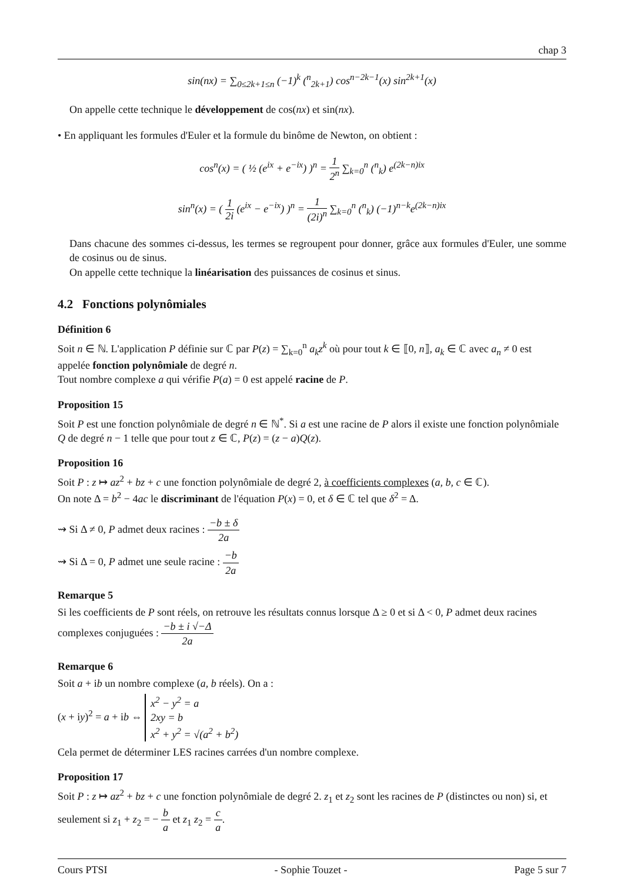chap 3
sin(nx) = ∑<sub>0≤2k+1≤n</sub> (−1)<sup>k</sup> (<sup>n</sup><sub>2k+1</sub>) cos<sup>n−2k−1</sup>(x) sin<sup>2k+1</sup>(x)
On appelle cette technique le développement de cos(nx) et sin(nx).
• En appliquant les formules d'Euler et la formule du binôme de Newton, on obtient :
cos<sup>n</sup>(x) = ( ½ (e<sup>ix</sup> + e<sup>−ix</sup>) )<sup>n</sup> = 1 2<sup>n</sup> ∑<sub>k=0</sub><sup>n</sup> (<sup>n</sup><sub>k</sub>) e<sup>(2k−n)ix</sup>
sin<sup>n</sup>(x) = ( 1 2i (e<sup>ix</sup> − e<sup>−ix</sup>) )<sup>n</sup> = 1 (2i)<sup>n</sup> ∑<sub>k=0</sub><sup>n</sup> (<sup>n</sup><sub>k</sub>) (−1)<sup>n−k</sup>e<sup>(2k−n)ix</sup>
Dans chacune des sommes ci-dessus, les termes se regroupent pour donner, grâce aux formules d'Euler, une somme de cosinus ou de sinus.
On appelle cette technique la linéarisation des puissances de cosinus et sinus.
4.2 Fonctions polynômiales
Définition 6
Soit n ∈ ℕ. L'application P définie sur ℂ par P(z) = ∑<sub>k=0</sub><sup>n</sup> a<sub>k</sub>z<sup>k</sup> où pour tout k ∈ ⟦0, n⟧, a<sub>k</sub> ∈ ℂ avec a<sub>n</sub> ≠ 0 est appelée fonction polynômiale de degré n.
Tout nombre complexe a qui vérifie P(a) = 0 est appelé racine de P.
Proposition 15
Soit P est une fonction polynômiale de degré n ∈ ℕ<sup>*</sup>. Si a est une racine de P alors il existe une fonction polynômiale Q de degré n − 1 telle que pour tout z ∈ ℂ, P(z) = (z − a)Q(z).
Proposition 16
Soit P : z ↦ az<sup>2</sup> + bz + c une fonction polynômiale de degré 2, à coefficients complexes (a, b, c ∈ ℂ).
On note Δ = b<sup>2</sup> − 4ac le discriminant de l'équation P(x) = 0, et δ ∈ ℂ tel que δ<sup>2</sup> = Δ.
⇝ Si Δ ≠ 0, P admet deux racines : −b ± δ 2a
⇝ Si Δ = 0, P admet une seule racine : −b 2a
Remarque 5
Si les coefficients de P sont réels, on retrouve les résultats connus lorsque Δ ≥ 0 et si Δ < 0, P admet deux racines complexes conjuguées : −b ± i √−Δ 2a
Remarque 6
Soit a + ib un nombre complexe (a, b réels). On a :
(x + iy)<sup>2</sup> = a + ib ⇔ x<sup>2</sup> − y<sup>2</sup> = a
2xy = b
x<sup>2</sup> + y<sup>2</sup> = √(a<sup>2</sup> + b<sup>2</sup>)
Cela permet de déterminer LES racines carrées d'un nombre complexe.
Proposition 17
Soit P : z ↦ az<sup>2</sup> + bz + c une fonction polynômiale de degré 2. z<sub>1</sub> et z<sub>2</sub> sont les racines de P (distinctes ou non) si, et seulement si z<sub>1</sub> + z<sub>2</sub> = − b a et z<sub>1</sub> z<sub>2</sub> = c a.
Cours PTSI - Sophie Touzet - Page 5 sur 7